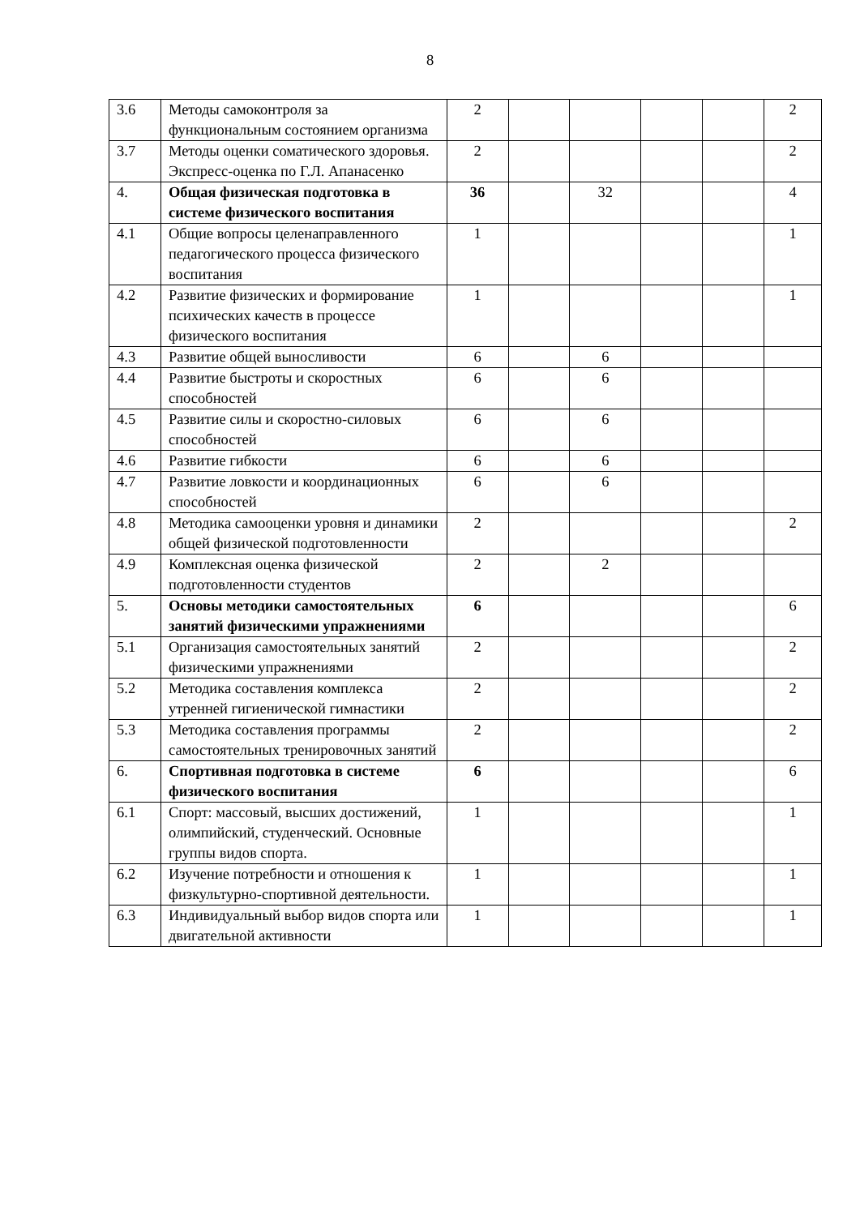8
| 3.6 | Методы самоконтроля за функциональным состоянием организма | 2 | | | | | 2 |
| 3.7 | Методы оценки соматического здоровья. Экспресс-оценка по Г.Л. Апанасенко | 2 | | | | | 2 |
| 4. | Общая физическая подготовка в системе физического воспитания | 36 | | 32 | | | 4 |
| 4.1 | Общие вопросы целенаправленного педагогического процесса физического воспитания | 1 | | | | | 1 |
| 4.2 | Развитие физических и формирование психических качеств в процессе физического воспитания | 1 | | | | | 1 |
| 4.3 | Развитие общей выносливости | 6 | | 6 | | | |
| 4.4 | Развитие быстроты и скоростных способностей | 6 | | 6 | | | |
| 4.5 | Развитие силы и скоростно-силовых способностей | 6 | | 6 | | | |
| 4.6 | Развитие гибкости | 6 | | 6 | | | |
| 4.7 | Развитие ловкости и координационных способностей | 6 | | 6 | | | |
| 4.8 | Методика самооценки уровня и динамики общей физической подготовленности | 2 | | | | | 2 |
| 4.9 | Комплексная оценка физической подготовленности студентов | 2 | | 2 | | | |
| 5. | Основы методики самостоятельных занятий физическими упражнениями | 6 | | | | | 6 |
| 5.1 | Организация самостоятельных занятий физическими упражнениями | 2 | | | | | 2 |
| 5.2 | Методика составления комплекса утренней гигиенической гимнастики | 2 | | | | | 2 |
| 5.3 | Методика составления программы самостоятельных тренировочных занятий | 2 | | | | | 2 |
| 6. | Спортивная подготовка в системе физического воспитания | 6 | | | | | 6 |
| 6.1 | Спорт: массовый, высших достижений, олимпийский, студенческий. Основные группы видов спорта. | 1 | | | | | 1 |
| 6.2 | Изучение потребности и отношения к физкультурно-спортивной деятельности. | 1 | | | | | 1 |
| 6.3 | Индивидуальный выбор видов спорта или двигательной активности | 1 | | | | | 1 |